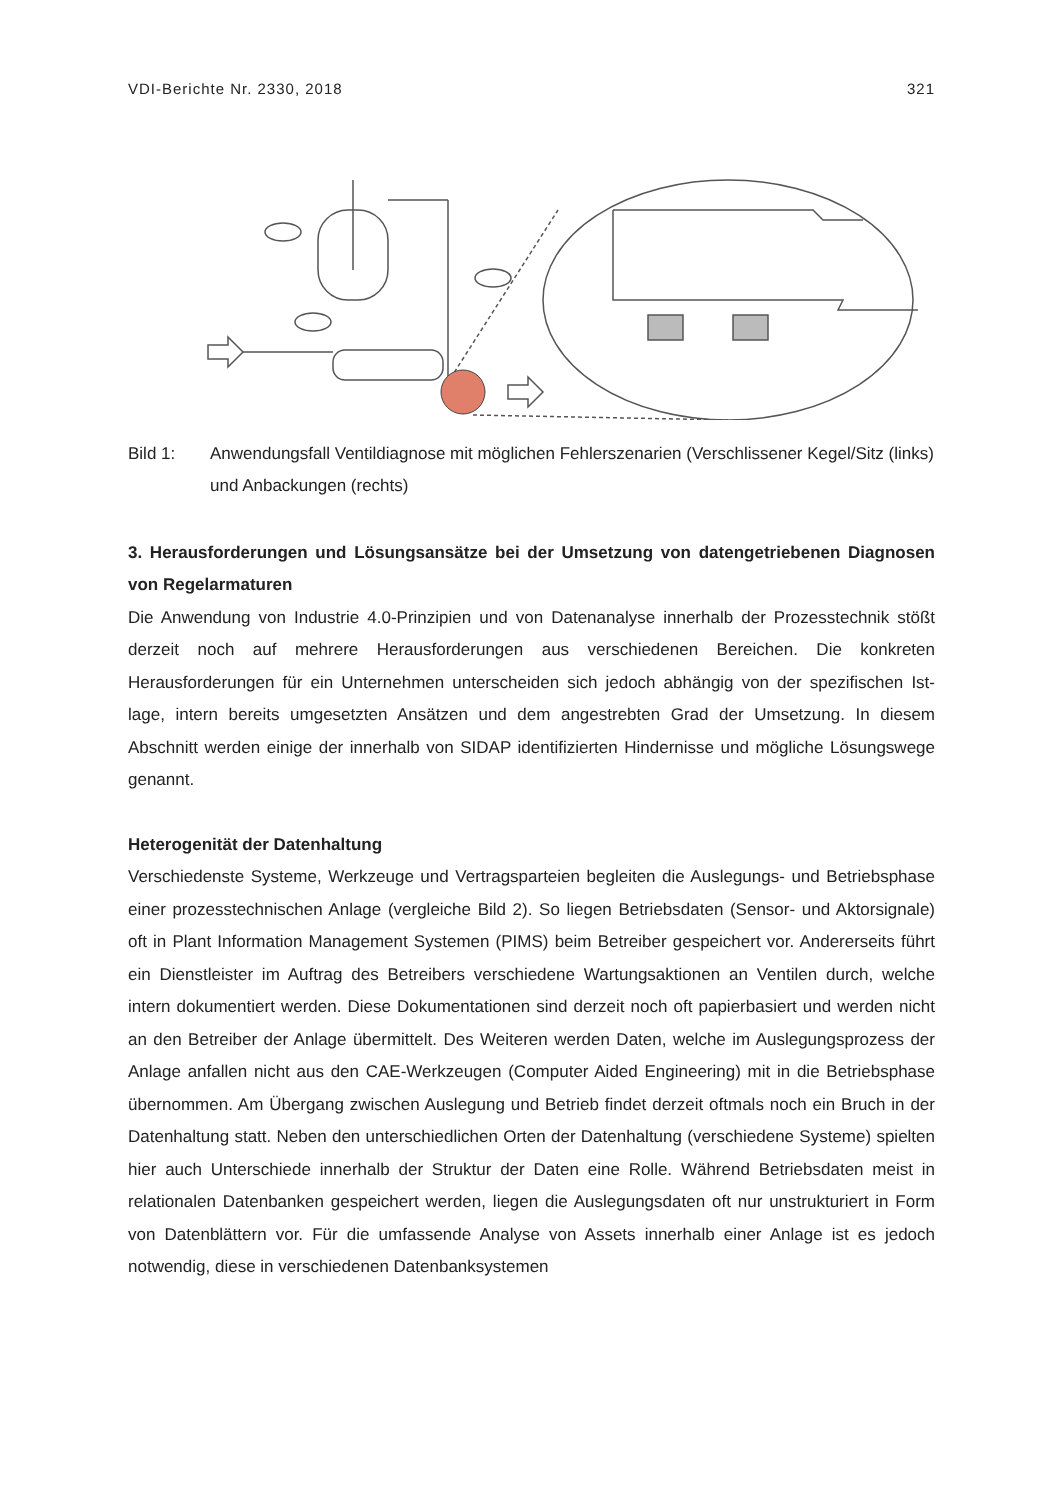VDI-Berichte Nr. 2330, 2018 321
Bild 1: Anwendungsfall Ventildiagnose mit möglichen Fehlerszenarien (Verschlissener Kegel/Sitz (links) und Anbackungen (rechts)
3. Herausforderungen und Lösungsansätze bei der Umsetzung von datengetriebenen Diagnosen von Regelarmaturen
Die Anwendung von Industrie 4.0-Prinzipien und von Datenanalyse innerhalb der Prozesstechnik stößt derzeit noch auf mehrere Herausforderungen aus verschiedenen Bereichen. Die konkreten Herausforderungen für ein Unternehmen unterscheiden sich jedoch abhängig von der spezifischen Ist-lage, intern bereits umgesetzten Ansätzen und dem angestrebten Grad der Umsetzung. In diesem Abschnitt werden einige der innerhalb von SIDAP identifizierten Hindernisse und mögliche Lösungswege genannt.
Heterogenität der Datenhaltung
Verschiedenste Systeme, Werkzeuge und Vertragsparteien begleiten die Auslegungs- und Betriebsphase einer prozesstechnischen Anlage (vergleiche Bild 2). So liegen Betriebsdaten (Sensor- und Aktorsignale) oft in Plant Information Management Systemen (PIMS) beim Betreiber gespeichert vor. Andererseits führt ein Dienstleister im Auftrag des Betreibers verschiedene Wartungsaktionen an Ventilen durch, welche intern dokumentiert werden. Diese Dokumentationen sind derzeit noch oft papierbasiert und werden nicht an den Betreiber der Anlage übermittelt. Des Weiteren werden Daten, welche im Auslegungsprozess der Anlage anfallen nicht aus den CAE-Werkzeugen (Computer Aided Engineering) mit in die Betriebsphase übernommen. Am Übergang zwischen Auslegung und Betrieb findet derzeit oftmals noch ein Bruch in der Datenhaltung statt. Neben den unterschiedlichen Orten der Datenhaltung (verschiedene Systeme) spielten hier auch Unterschiede innerhalb der Struktur der Daten eine Rolle. Während Betriebsdaten meist in relationalen Datenbanken gespeichert werden, liegen die Auslegungsdaten oft nur unstrukturiert in Form von Datenblättern vor. Für die umfassende Analyse von Assets innerhalb einer Anlage ist es jedoch notwendig, diese in verschiedenen Datenbanksystemen